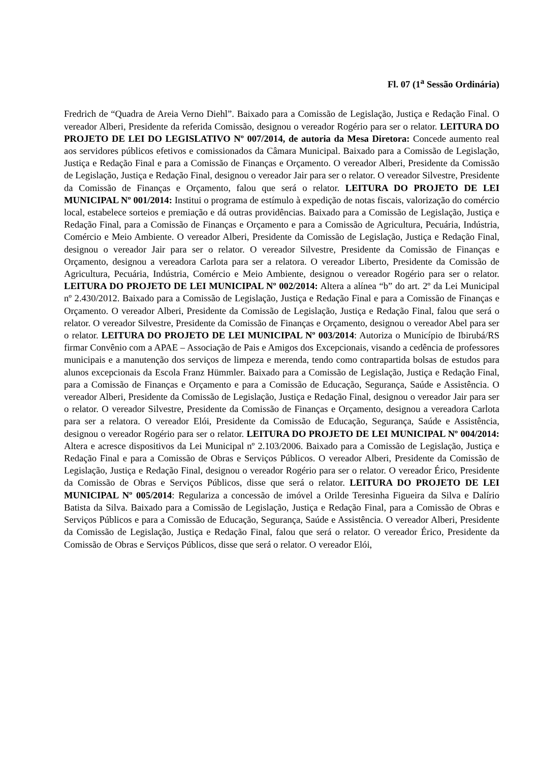Fl. 07 (1<sup>a</sup> Sessão Ordinária)
Fredrich de “Quadra de Areia Verno Diehl”. Baixado para a Comissão de Legislação, Justiça e Redação Final. O vereador Alberi, Presidente da referida Comissão, designou o vereador Rogério para ser o relator. LEITURA DO PROJETO DE LEI DO LEGISLATIVO Nº 007/2014, de autoria da Mesa Diretora: Concede aumento real aos servidores públicos efetivos e comissionados da Câmara Municipal. Baixado para a Comissão de Legislação, Justiça e Redação Final e para a Comissão de Finanças e Orçamento. O vereador Alberi, Presidente da Comissão de Legislação, Justiça e Redação Final, designou o vereador Jair para ser o relator. O vereador Silvestre, Presidente da Comissão de Finanças e Orçamento, falou que será o relator. LEITURA DO PROJETO DE LEI MUNICIPAL Nº 001/2014: Institui o programa de estímulo à expedição de notas fiscais, valorização do comércio local, estabelece sorteios e premiação e dá outras providências. Baixado para a Comissão de Legislação, Justiça e Redação Final, para a Comissão de Finanças e Orçamento e para a Comissão de Agricultura, Pecuária, Indústria, Comércio e Meio Ambiente. O vereador Alberi, Presidente da Comissão de Legislação, Justiça e Redação Final, designou o vereador Jair para ser o relator. O vereador Silvestre, Presidente da Comissão de Finanças e Orçamento, designou a vereadora Carlota para ser a relatora. O vereador Liberto, Presidente da Comissão de Agricultura, Pecuária, Indústria, Comércio e Meio Ambiente, designou o vereador Rogério para ser o relator. LEITURA DO PROJETO DE LEI MUNICIPAL Nº 002/2014: Altera a alínea “b” do art. 2º da Lei Municipal nº 2.430/2012. Baixado para a Comissão de Legislação, Justiça e Redação Final e para a Comissão de Finanças e Orçamento. O vereador Alberi, Presidente da Comissão de Legislação, Justiça e Redação Final, falou que será o relator. O vereador Silvestre, Presidente da Comissão de Finanças e Orçamento, designou o vereador Abel para ser o relator. LEITURA DO PROJETO DE LEI MUNICIPAL Nº 003/2014: Autoriza o Município de Ibirubá/RS firmar Convênio com a APAE – Associação de Pais e Amigos dos Excepcionais, visando a cedência de professores municipais e a manutenção dos serviços de limpeza e merenda, tendo como contrapartida bolsas de estudos para alunos excepcionais da Escola Franz Hümmler. Baixado para a Comissão de Legislação, Justiça e Redação Final, para a Comissão de Finanças e Orçamento e para a Comissão de Educação, Segurança, Saúde e Assistência. O vereador Alberi, Presidente da Comissão de Legislação, Justiça e Redação Final, designou o vereador Jair para ser o relator. O vereador Silvestre, Presidente da Comissão de Finanças e Orçamento, designou a vereadora Carlota para ser a relatora. O vereador Elói, Presidente da Comissão de Educação, Segurança, Saúde e Assistência, designou o vereador Rogério para ser o relator. LEITURA DO PROJETO DE LEI MUNICIPAL Nº 004/2014: Altera e acresce dispositivos da Lei Municipal nº 2.103/2006. Baixado para a Comissão de Legislação, Justiça e Redação Final e para a Comissão de Obras e Serviços Públicos. O vereador Alberi, Presidente da Comissão de Legislação, Justiça e Redação Final, designou o vereador Rogério para ser o relator. O vereador Érico, Presidente da Comissão de Obras e Serviços Públicos, disse que será o relator. LEITURA DO PROJETO DE LEI MUNICIPAL Nº 005/2014: Regulariza a concessão de imóvel a Orilde Teresinha Figueira da Silva e Dalírio Batista da Silva. Baixado para a Comissão de Legislação, Justiça e Redação Final, para a Comissão de Obras e Serviços Públicos e para a Comissão de Educação, Segurança, Saúde e Assistência. O vereador Alberi, Presidente da Comissão de Legislação, Justiça e Redação Final, falou que será o relator. O vereador Érico, Presidente da Comissão de Obras e Serviços Públicos, disse que será o relator. O vereador Elói,